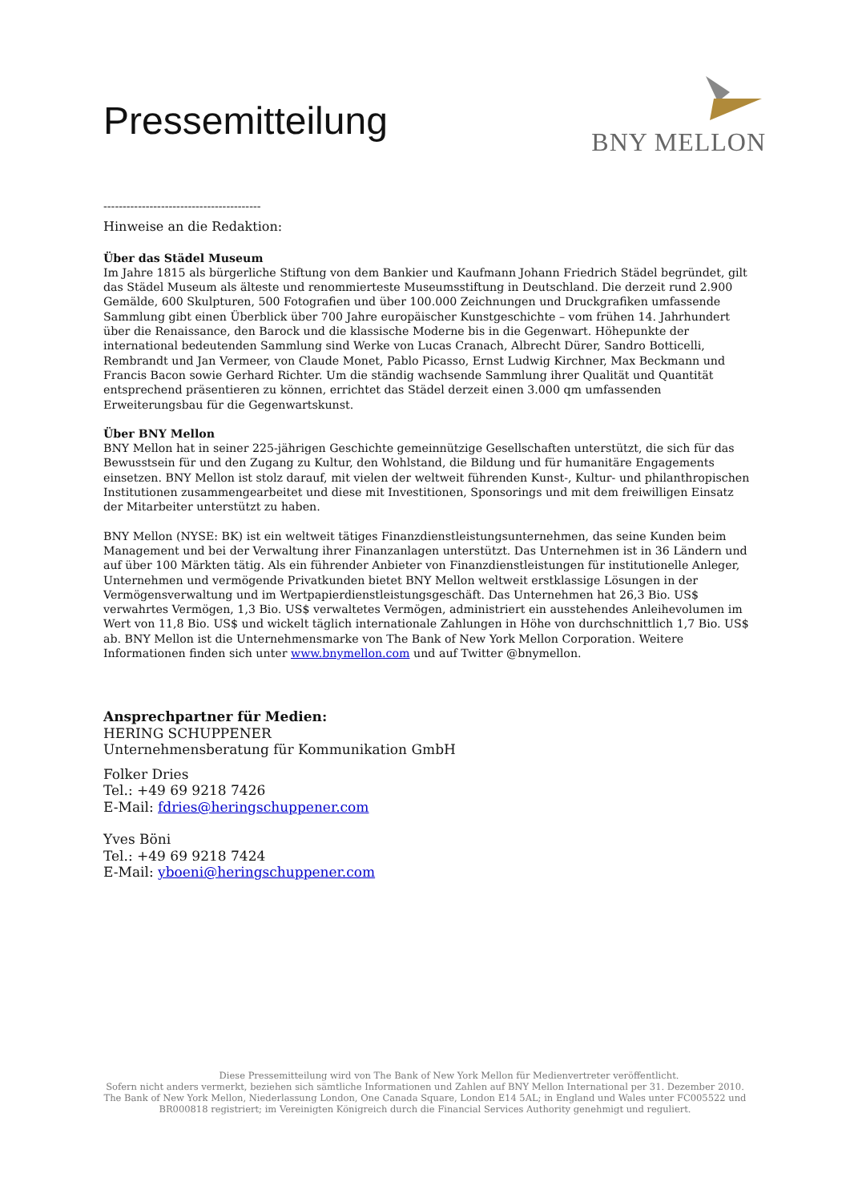Pressemitteilung
BNY MELLON
-----------------------------------------
Hinweise an die Redaktion:
Über das Städel Museum
Im Jahre 1815 als bürgerliche Stiftung von dem Bankier und Kaufmann Johann Friedrich Städel begründet, gilt das Städel Museum als älteste und renommierteste Museumsstiftung in Deutschland. Die derzeit rund 2.900 Gemälde, 600 Skulpturen, 500 Fotografien und über 100.000 Zeichnungen und Druckgrafiken umfassende Sammlung gibt einen Überblick über 700 Jahre europäischer Kunstgeschichte – vom frühen 14. Jahrhundert über die Renaissance, den Barock und die klassische Moderne bis in die Gegenwart. Höhepunkte der international bedeutenden Sammlung sind Werke von Lucas Cranach, Albrecht Dürer, Sandro Botticelli, Rembrandt und Jan Vermeer, von Claude Monet, Pablo Picasso, Ernst Ludwig Kirchner, Max Beckmann und Francis Bacon sowie Gerhard Richter. Um die ständig wachsende Sammlung ihrer Qualität und Quantität entsprechend präsentieren zu können, errichtet das Städel derzeit einen 3.000 qm umfassenden Erweiterungsbau für die Gegenwartskunst.
Über BNY Mellon
BNY Mellon hat in seiner 225-jährigen Geschichte gemeinnützige Gesellschaften unterstützt, die sich für das Bewusstsein für und den Zugang zu Kultur, den Wohlstand, die Bildung und für humanitäre Engagements einsetzen. BNY Mellon ist stolz darauf, mit vielen der weltweit führenden Kunst-, Kultur- und philanthropischen Institutionen zusammengearbeitet und diese mit Investitionen, Sponsorings und mit dem freiwilligen Einsatz der Mitarbeiter unterstützt zu haben.
BNY Mellon (NYSE: BK) ist ein weltweit tätiges Finanzdienstleistungsunternehmen, das seine Kunden beim Management und bei der Verwaltung ihrer Finanzanlagen unterstützt. Das Unternehmen ist in 36 Ländern und auf über 100 Märkten tätig. Als ein führender Anbieter von Finanzdienstleistungen für institutionelle Anleger, Unternehmen und vermögende Privatkunden bietet BNY Mellon weltweit erstklassige Lösungen in der Vermögensverwaltung und im Wertpapierdienstleistungsgeschäft. Das Unternehmen hat 26,3 Bio. US$ verwahrtes Vermögen, 1,3 Bio. US$ verwaltetes Vermögen, administriert ein ausstehendes Anleihevolumen im Wert von 11,8 Bio. US$ und wickelt täglich internationale Zahlungen in Höhe von durchschnittlich 1,7 Bio. US$ ab. BNY Mellon ist die Unternehmensmarke von The Bank of New York Mellon Corporation. Weitere Informationen finden sich unter www.bnymellon.com und auf Twitter @bnymellon.
Ansprechpartner für Medien:
HERING SCHUPPENER
Unternehmensberatung für Kommunikation GmbH
Folker Dries
Tel.: +49 69 9218 7426
E-Mail: fdries@heringschuppener.com
Yves Böni
Tel.: +49 69 9218 7424
E-Mail: yboeni@heringschuppener.com
Diese Pressemitteilung wird von The Bank of New York Mellon für Medienvertreter veröffentlicht.
Sofern nicht anders vermerkt, beziehen sich sämtliche Informationen und Zahlen auf BNY Mellon International per 31. Dezember 2010.
The Bank of New York Mellon, Niederlassung London, One Canada Square, London E14 5AL; in England und Wales unter FC005522 und
BR000818 registriert; im Vereinigten Königreich durch die Financial Services Authority genehmigt und reguliert.